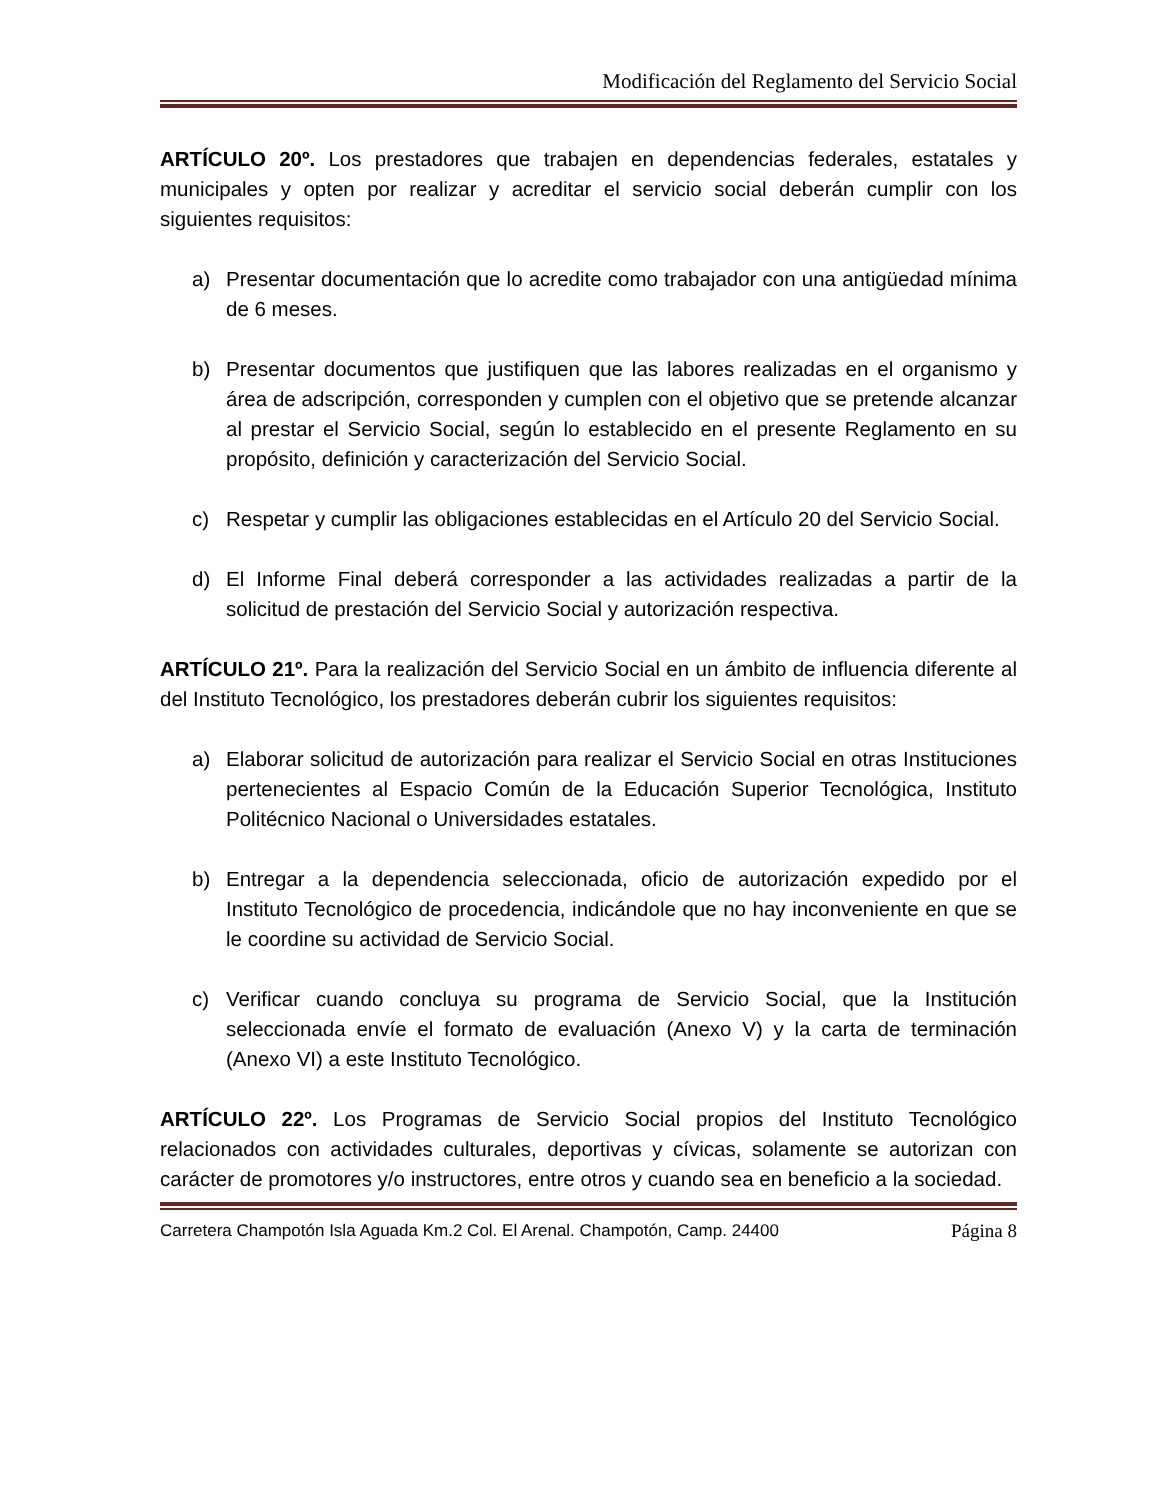Modificación del Reglamento del Servicio Social
ARTÍCULO 20º. Los prestadores que trabajen en dependencias federales, estatales y municipales y opten por realizar y acreditar el servicio social deberán cumplir con los siguientes requisitos:
a) Presentar documentación que lo acredite como trabajador con una antigüedad mínima de 6 meses.
b) Presentar documentos que justifiquen que las labores realizadas en el organismo y área de adscripción, corresponden y cumplen con el objetivo que se pretende alcanzar al prestar el Servicio Social, según lo establecido en el presente Reglamento en su propósito, definición y caracterización del Servicio Social.
c) Respetar y cumplir las obligaciones establecidas en el Artículo 20 del Servicio Social.
d) El Informe Final deberá corresponder a las actividades realizadas a partir de la solicitud de prestación del Servicio Social y autorización respectiva.
ARTÍCULO 21º. Para la realización del Servicio Social en un ámbito de influencia diferente al del Instituto Tecnológico, los prestadores deberán cubrir los siguientes requisitos:
a) Elaborar solicitud de autorización para realizar el Servicio Social en otras Instituciones pertenecientes al Espacio Común de la Educación Superior Tecnológica, Instituto Politécnico Nacional o Universidades estatales.
b) Entregar a la dependencia seleccionada, oficio de autorización expedido por el Instituto Tecnológico de procedencia, indicándole que no hay inconveniente en que se le coordine su actividad de Servicio Social.
c) Verificar cuando concluya su programa de Servicio Social, que la Institución seleccionada envíe el formato de evaluación (Anexo V) y la carta de terminación (Anexo VI) a este Instituto Tecnológico.
ARTÍCULO 22º. Los Programas de Servicio Social propios del Instituto Tecnológico relacionados con actividades culturales, deportivas y cívicas, solamente se autorizan con carácter de promotores y/o instructores, entre otros y cuando sea en beneficio a la sociedad.
Carretera Champotón Isla Aguada Km.2 Col. El Arenal. Champotón, Camp. 24400 Página 8